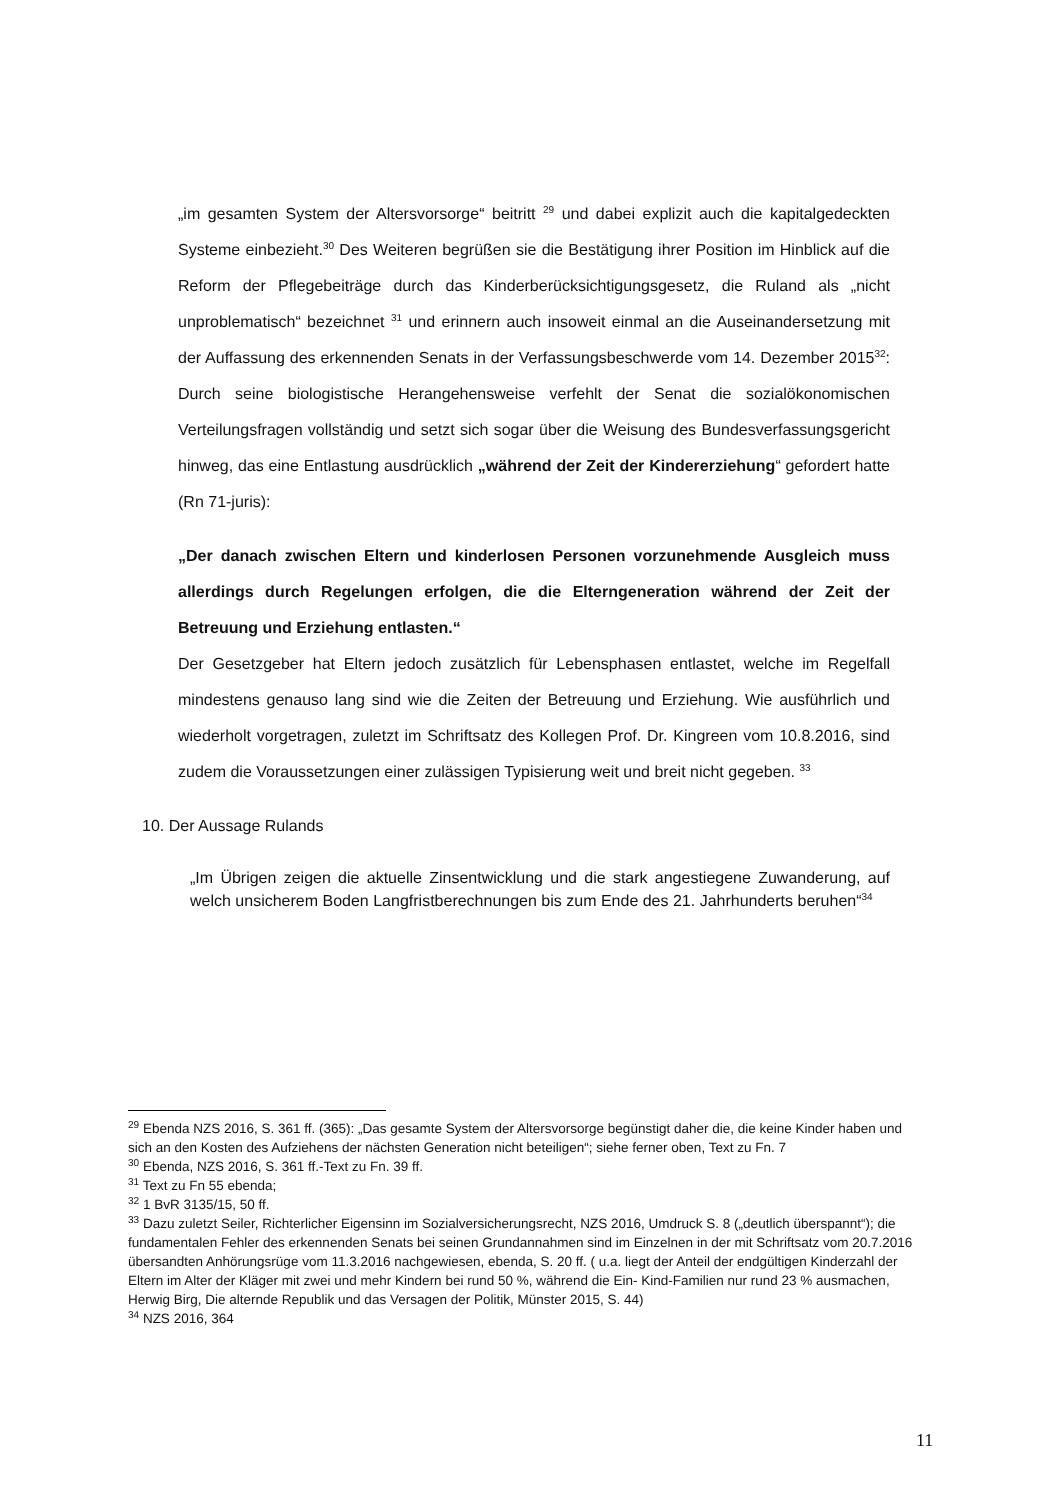„im gesamten System der Altersvorsorge“ beitritt <sup>29</sup> und dabei explizit auch die kapitalgedeckten Systeme einbezieht.<sup>30</sup> Des Weiteren begrüßen sie die Bestätigung ihrer Position im Hinblick auf die Reform der Pflegebeiträge durch das Kinderberücksichtigungsgesetz, die Ruland als „nicht unproblematisch“ bezeichnet <sup>31</sup> und erinnern auch insoweit einmal an die Auseinandersetzung mit der Auffassung des erkennenden Senats in der Verfassungsbeschwerde vom 14. Dezember 2015<sup>32</sup>: Durch seine biologistische Herangehensweise verfehlt der Senat die sozialökonomischen Verteilungsfragen vollständig und setzt sich sogar über die Weisung des Bundesverfassungsgericht hinweg, das eine Entlastung ausdrücklich „während der Zeit der Kindererziehung“ gefordert hatte (Rn 71-juris):
„Der danach zwischen Eltern und kinderlosen Personen vorzunehmende Ausgleich muss allerdings durch Regelungen erfolgen, die die Elterngeneration während der Zeit der Betreuung und Erziehung entlasten.“
Der Gesetzgeber hat Eltern jedoch zusätzlich für Lebensphasen entlastet, welche im Regelfall mindestens genauso lang sind wie die Zeiten der Betreuung und Erziehung. Wie ausführlich und wiederholt vorgetragen, zuletzt im Schriftsatz des Kollegen Prof. Dr. Kingreen vom 10.8.2016, sind zudem die Voraussetzungen einer zulässigen Typisierung weit und breit nicht gegeben. <sup>33</sup>
10. Der Aussage Rulands
„Im Übrigen zeigen die aktuelle Zinsentwicklung und die stark angestiegene Zuwanderung, auf welch unsicherem Boden Langfristberechnungen bis zum Ende des 21. Jahrhunderts beruhen“<sup>34</sup>
<sup>29</sup> Ebenda NZS 2016, S. 361 ff. (365): „Das gesamte System der Altersvorsorge begünstigt daher die, die keine Kinder haben und sich an den Kosten des Aufziehens der nächsten Generation nicht beteiligen“; siehe ferner oben, Text zu Fn. 7
<sup>30</sup> Ebenda, NZS 2016, S. 361 ff.-Text zu Fn. 39 ff.
<sup>31</sup> Text zu Fn 55 ebenda;
<sup>32</sup> 1 BvR 3135/15, 50 ff.
<sup>33</sup> Dazu zuletzt Seiler, Richterlicher Eigensinn im Sozialversicherungsrecht, NZS 2016, Umdruck S. 8 („deutlich überspannt“); die fundamentalen Fehler des erkennenden Senats bei seinen Grundannahmen sind im Einzelnen in der mit Schriftsatz vom 20.7.2016 übersandten Anhörungsrüge vom 11.3.2016 nachgewiesen, ebenda, S. 20 ff. ( u.a. liegt der Anteil der endgültigen Kinderzahl der Eltern im Alter der Kläger mit zwei und mehr Kindern bei rund 50 %, während die Ein- Kind-Familien nur rund 23 % ausmachen, Herwig Birg, Die alternde Republik und das Versagen der Politik, Münster 2015, S. 44)
<sup>34</sup> NZS 2016, 364
11